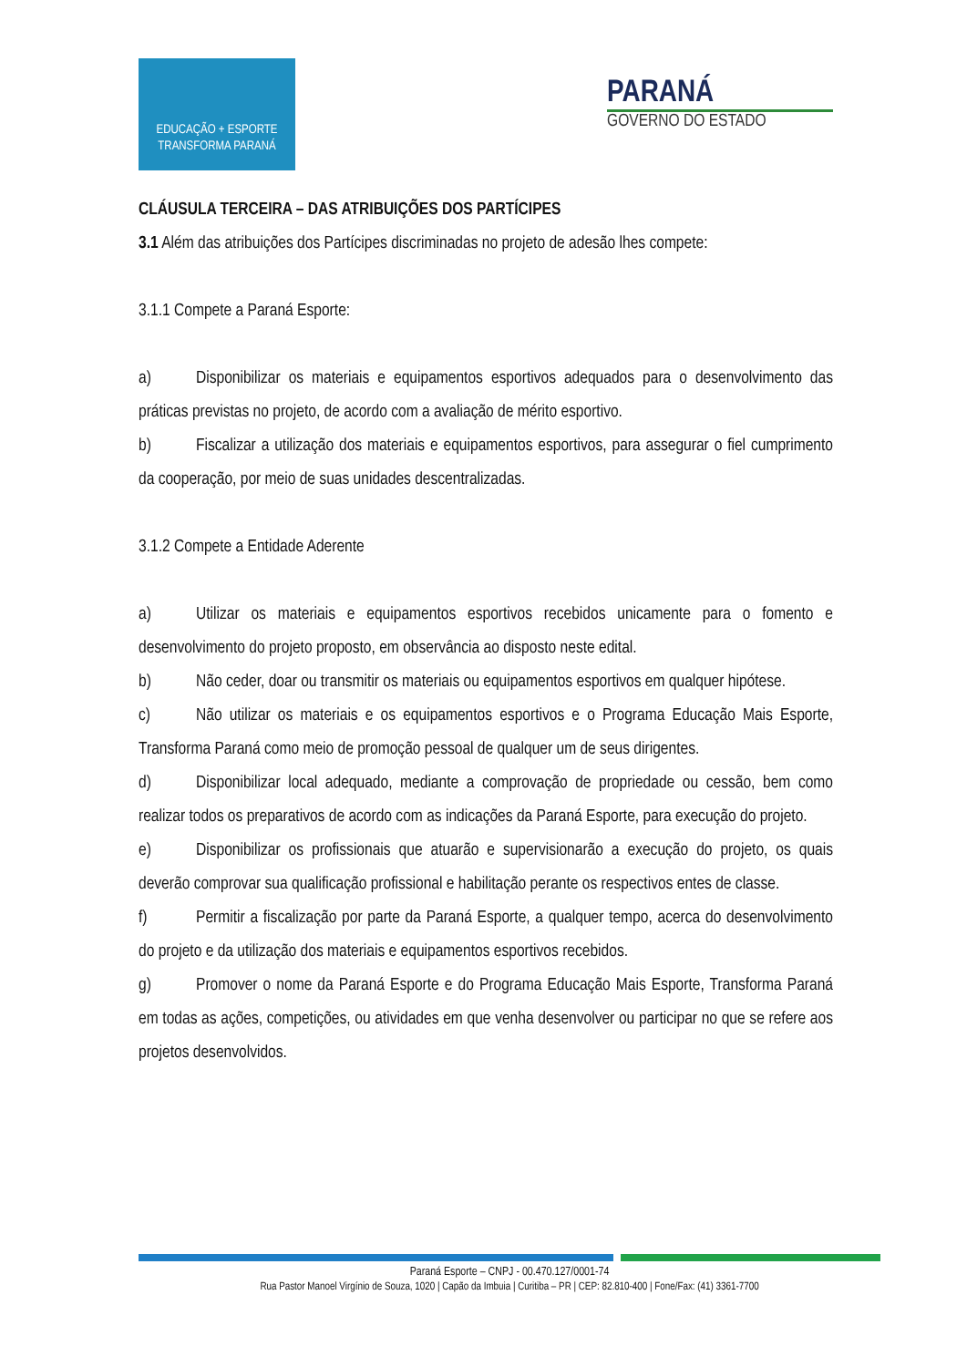EDUCAÇÃO + ESPORTE
TRANSFORMA PARANÁ
PARANÁ
GOVERNO DO ESTADO
CLÁUSULA TERCEIRA – DAS ATRIBUIÇÕES DOS PARTÍCIPES
3.1 Além das atribuições dos Partícipes discriminadas no projeto de adesão lhes compete:
3.1.1 Compete a Paraná Esporte:
a) Disponibilizar os materiais e equipamentos esportivos adequados para o desenvolvimento das práticas previstas no projeto, de acordo com a avaliação de mérito esportivo.
b) Fiscalizar a utilização dos materiais e equipamentos esportivos, para assegurar o fiel cumprimento da cooperação, por meio de suas unidades descentralizadas.
3.1.2 Compete a Entidade Aderente
a) Utilizar os materiais e equipamentos esportivos recebidos unicamente para o fomento e desenvolvimento do projeto proposto, em observância ao disposto neste edital.
b) Não ceder, doar ou transmitir os materiais ou equipamentos esportivos em qualquer hipótese.
c) Não utilizar os materiais e os equipamentos esportivos e o Programa Educação Mais Esporte, Transforma Paraná como meio de promoção pessoal de qualquer um de seus dirigentes.
d) Disponibilizar local adequado, mediante a comprovação de propriedade ou cessão, bem como realizar todos os preparativos de acordo com as indicações da Paraná Esporte, para execução do projeto.
e) Disponibilizar os profissionais que atuarão e supervisionarão a execução do projeto, os quais deverão comprovar sua qualificação profissional e habilitação perante os respectivos entes de classe.
f) Permitir a fiscalização por parte da Paraná Esporte, a qualquer tempo, acerca do desenvolvimento do projeto e da utilização dos materiais e equipamentos esportivos recebidos.
g) Promover o nome da Paraná Esporte e do Programa Educação Mais Esporte, Transforma Paraná em todas as ações, competições, ou atividades em que venha desenvolver ou participar no que se refere aos projetos desenvolvidos.
Paraná Esporte – CNPJ - 00.470.127/0001-74
Rua Pastor Manoel Virgínio de Souza, 1020 | Capão da Imbuia | Curitiba – PR | CEP: 82.810-400 | Fone/Fax: (41) 3361-7700